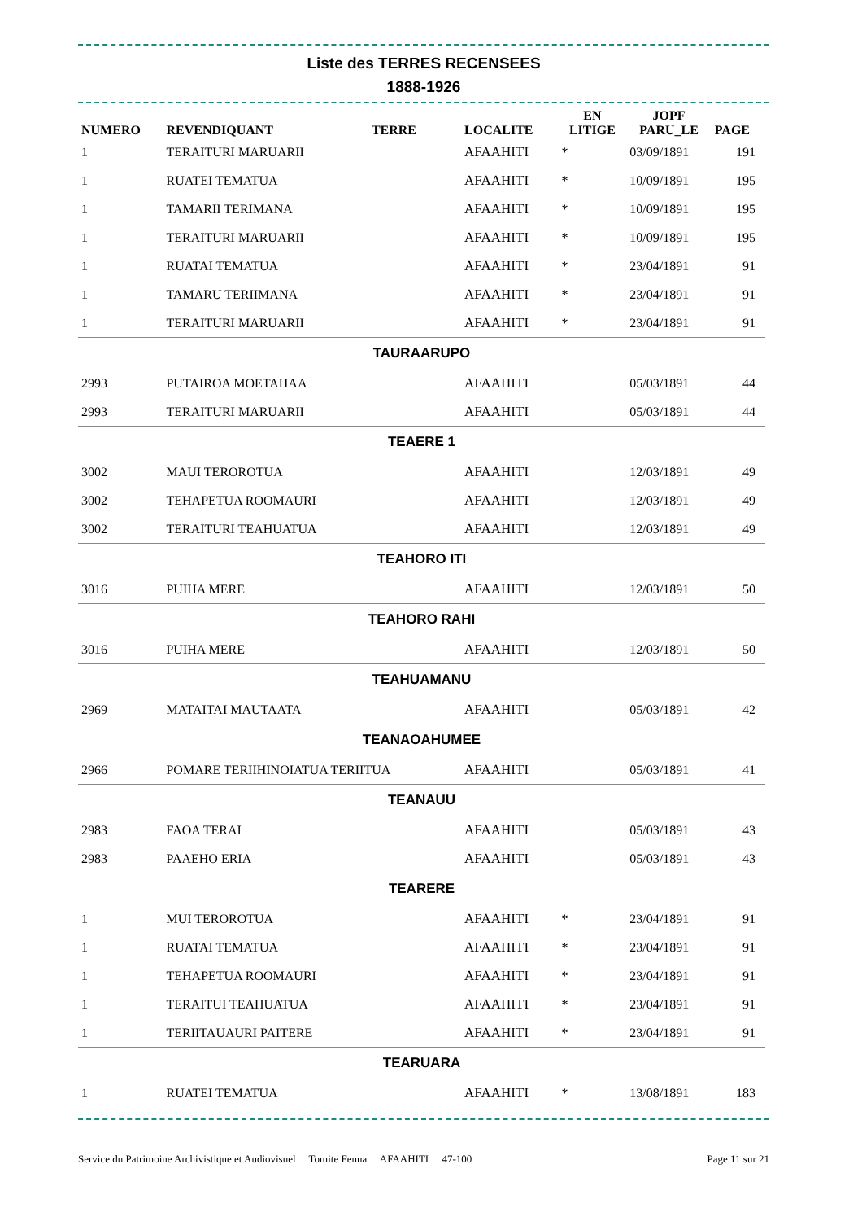Liste des TERRES RECENSEES
1888-1926
| NUMERO | REVENDIQUANT | TERRE | LOCALITE | EN LITIGE | JOPF PARU_LE | PAGE |
| --- | --- | --- | --- | --- | --- | --- |
| 1 | TERAITURI MARUARII | | AFAAHITI | * | 03/09/1891 | 191 |
| 1 | RUATEI TEMATUA | | AFAAHITI | * | 10/09/1891 | 195 |
| 1 | TAMARII TERIMANA | | AFAAHITI | * | 10/09/1891 | 195 |
| 1 | TERAITURI MARUARII | | AFAAHITI | * | 10/09/1891 | 195 |
| 1 | RUATAI TEMATUA | | AFAAHITI | * | 23/04/1891 | 91 |
| 1 | TAMARU TERIIMANA | | AFAAHITI | * | 23/04/1891 | 91 |
| 1 | TERAITURI MARUARII | | AFAAHITI | * | 23/04/1891 | 91 |
| TAURAARUPO | | | | | | |
| 2993 | PUTAIROA MOETAHAA | | AFAAHITI | | 05/03/1891 | 44 |
| 2993 | TERAITURI MARUARII | | AFAAHITI | | 05/03/1891 | 44 |
| TEAERE 1 | | | | | | |
| 3002 | MAUI TEROROTUA | | AFAAHITI | | 12/03/1891 | 49 |
| 3002 | TEHAPETUA ROOMAURI | | AFAAHITI | | 12/03/1891 | 49 |
| 3002 | TERAITURI TEAHUATUA | | AFAAHITI | | 12/03/1891 | 49 |
| TEAHORO ITI | | | | | | |
| 3016 | PUIHA MERE | | AFAAHITI | | 12/03/1891 | 50 |
| TEAHORO RAHI | | | | | | |
| 3016 | PUIHA MERE | | AFAAHITI | | 12/03/1891 | 50 |
| TEAHUAMANU | | | | | | |
| 2969 | MATAITAI MAUTAATA | | AFAAHITI | | 05/03/1891 | 42 |
| TEANAOAHUMEE | | | | | | |
| 2966 | POMARE TERIIHINOIATUA TERIITUA | | AFAAHITI | | 05/03/1891 | 41 |
| TEANAUU | | | | | | |
| 2983 | FAOA TERAI | | AFAAHITI | | 05/03/1891 | 43 |
| 2983 | PAAEHO ERIA | | AFAAHITI | | 05/03/1891 | 43 |
| TEARERE | | | | | | |
| 1 | MUI TEROROTUA | | AFAAHITI | * | 23/04/1891 | 91 |
| 1 | RUATAI TEMATUA | | AFAAHITI | * | 23/04/1891 | 91 |
| 1 | TEHAPETUA ROOMAURI | | AFAAHITI | * | 23/04/1891 | 91 |
| 1 | TERAITUI TEAHUATUA | | AFAAHITI | * | 23/04/1891 | 91 |
| 1 | TERIITAUAURI PAITERE | | AFAAHITI | * | 23/04/1891 | 91 |
| TEARUARA | | | | | | |
| 1 | RUATEI TEMATUA | | AFAAHITI | * | 13/08/1891 | 183 |
Service du Patrimoine Archivistique et Audiovisuel Tomite Fenua AFAAHITI 47-100 Page 11 sur 21